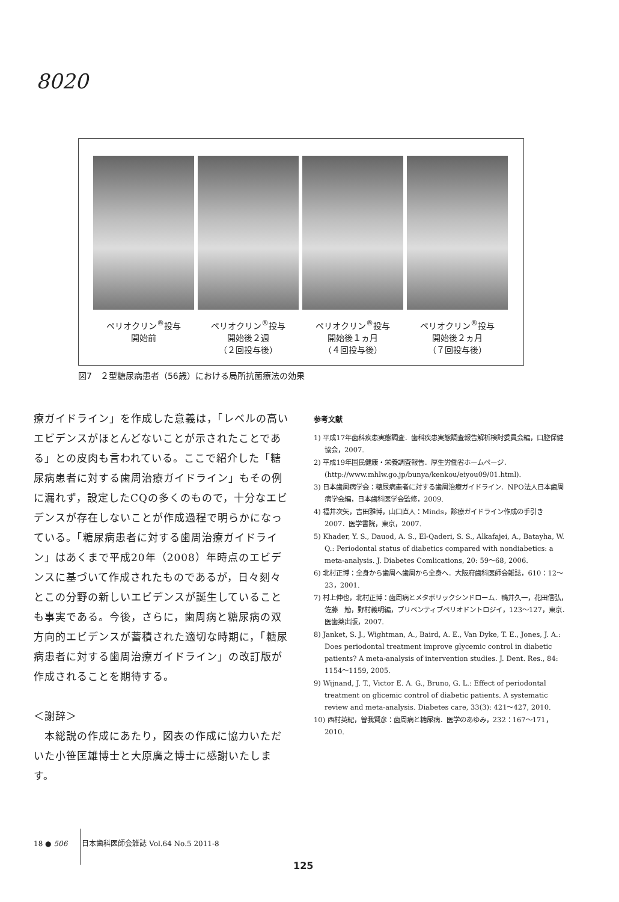8020
ペリオクリン<sup>®</sup>投与
開始前
ペリオクリン<sup>®</sup>投与
開始後２週
（２回投与後）
ペリオクリン<sup>®</sup>投与
開始後１ヵ月
（４回投与後）
ペリオクリン<sup>®</sup>投与
開始後２ヵ月
（７回投与後）
図7　２型糖尿病患者（56歳）における局所抗菌療法の効果
療ガイドライン」を作成した意義は，「レベルの高いエビデンスがほとんどないことが示されたことである」との皮肉も言われている。ここで紹介した「糖尿病患者に対する歯周治療ガイドライン」もその例に漏れず，設定したCQの多くのもので，十分なエビデンスが存在しないことが作成過程で明らかになっている。「糖尿病患者に対する歯周治療ガイドライン」はあくまで平成20年（2008）年時点のエビデンスに基づいて作成されたものであるが，日々刻々とこの分野の新しいエビデンスが誕生していることも事実である。今後，さらに，歯周病と糖尿病の双方向的エビデンスが蓄積された適切な時期に，「糖尿病患者に対する歯周治療ガイドライン」の改訂版が作成されることを期待する。
＜謝辞＞
　本総説の作成にあたり，図表の作成に協力いただいた小笹匡雄博士と大原廣之博士に感謝いたします。
参考文献
1) 平成17年歯科疾患実態調査．歯科疾患実態調査報告解析検討委員会編，口腔保健協会，2007.
2) 平成19年国民健康・栄養調査報告．厚生労働省ホームページ．(http://www.mhlw.go.jp/bunya/kenkou/eiyou09/01.html).
3) 日本歯周病学会：糖尿病患者に対する歯周治療ガイドライン．NPO法人日本歯周病学会編，日本歯科医学会監修，2009.
4) 福井次矢，吉田雅博，山口直人：Minds，診療ガイドライン作成の手引き 2007．医学書院，東京，2007.
5) Khader, Y. S., Dauod, A. S., El-Qaderi, S. S., Alkafajei, A., Batayha, W. Q.: Periodontal status of diabetics compared with nondiabetics: a meta-analysis. J. Diabetes Comlications, 20: 59〜68, 2006.
6) 北村正博：全身から歯周へ歯周から全身へ．大阪府歯科医師会雑誌，610：12〜23，2001.
7) 村上伸也，北村正博：歯周病とメタボリックシンドローム．鴨井久一，花田信弘，佐藤　勉，野村義明編，プリベンティブペリオドントロジイ，123〜127，東京．医歯薬出版，2007.
8) Janket, S. J., Wightman, A., Baird, A. E., Van Dyke, T. E., Jones, J. A.: Does periodontal treatment improve glycemic control in diabetic patients? A meta-analysis of intervention studies. J. Dent. Res., 84: 1154〜1159, 2005.
9) Wijnand, J. T., Victor E. A. G., Bruno, G. L.: Effect of periodontal treatment on glicemic control of diabetic patients. A systematic review and meta-analysis. Diabetes care, 33(3): 421〜427, 2010.
10) 西村英紀，曽我賢彦：歯周病と糖尿病．医学のあゆみ，232：167〜171，2010.
18 ● 506　　日本歯科医師会雑誌 Vol.64 No.5 2011-8
125